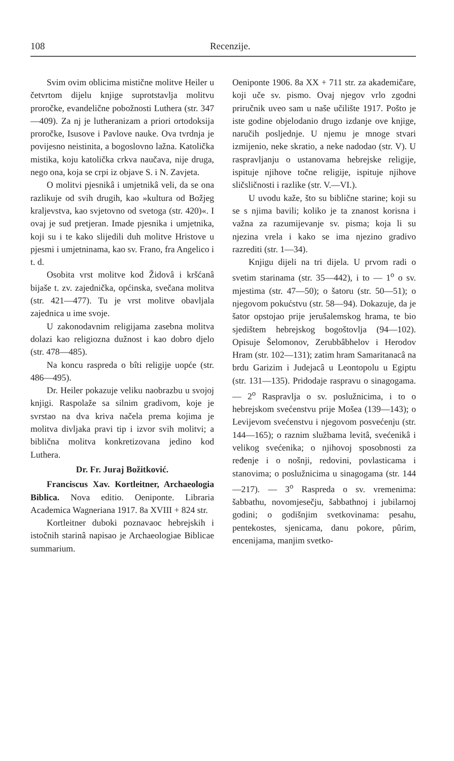108 Recenzije.
Svim ovim oblicima mistične molitve Heiler u četvrtom dijelu knjige suprotstavlja molitvu proročke, evandelične pobožnosti Luthera (str. 347—409). Za nj je lutheranizam a priori ortodoksija proročke, Isusove i Pavlove nauke. Ova tvrdnja je povijesno neistinita, a bogoslovno lažna. Katolička mistika, koju katolička crkva naučava, nije druga, nego ona, koja se crpi iz objave S. i N. Zavjeta.
O molitvi pjesnikâ i umjetnikâ veli, da se ona razlikuje od svih drugih, kao »kultura od Božjeg kraljevstva, kao svjetovno od svetoga (str. 420)«. I ovaj je sud pretjeran. Imade pjesnika i umjetnika, koji su i te kako slijedili duh molitve Hristove u pjesmi i umjetninama, kao sv. Frano, fra Angelico i t. d.
Osobita vrst molitve kod Židovâ i kršćanâ bijaše t. zv. zajednička, općinska, svečana molitva (str. 421—477). Tu je vrst molitve obavljala zajednica u ime svoje.
U zakonodavnim religijama zasebna molitva dolazi kao religiozna dužnost i kao dobro djelo (str. 478—485).
Na koncu raspreda o bîti religije uopće (str. 486—495).
Dr. Heiler pokazuje veliku naobrazbu u svojoj knjigi. Raspolaže sa silnim gradivom, koje je svrstao na dva kriva načela prema kojima je molitva divljaka pravi tip i izvor svih molitvi; a biblična molitva konkretizovana jedino kod Luthera.
Dr. Fr. Juraj Božitković.
Franciscus Xav. Kortleitner, Archaeologia Biblica. Nova editio. Oeniponte. Libraria Academica Wagneriana 1917. 8a XVIII + 824 str.
Kortleitner duboki poznavaoc hebrejskih i istočnih starinâ napisao je Archaeologiae Biblicae summarium.
Oeniponte 1906. 8a XX + 711 str. za akademičare, koji uče sv. pismo. Ovaj njegov vrlo zgodni priručnik uveo sam u naše učilište 1917. Pošto je iste godine objelodanio drugo izdanje ove knjige, naručih posljednje. U njemu je mnoge stvari izmijenio, neke skratio, a neke nadodao (str. V). U raspravljanju o ustanovama hebrejske religije, ispituje njihove točne religije, ispituje njihove sličsličnosti i razlike (str. V.—VI.).
U uvodu kaže, što su biblične starine; koji su se s njima bavili; koliko je ta znanost korisna i važna za razumijevanje sv. pisma; koja li su njezina vrela i kako se ima njezino gradivo razrediti (str. 1—34).
Knjigu dijeli na tri dijela. U prvom radi o svetim starinama (str. 35—442), i to — 1<sup>o</sup> o sv. mjestima (str. 47—50); o šatoru (str. 50—51); o njegovom pokućstvu (str. 58—94). Dokazuje, da je šator opstojao prije jerušalemskog hrama, te bio sjedištem hebrejskog bogoštovlja (94—102). Opisuje Šelomonov, Zerubbâbhelov i Herodov Hram (str. 102—131); zatim hram Samaritanacâ na brdu Garizim i Judejacâ u Leontopolu u Egiptu (str. 131—135). Pridodaje raspravu o sinagogama. — 2<sup>o</sup> Raspravlja o sv. poslužnicima, i to o hebrejskom svećenstvu prije Mošea (139—143); o Levijevom svećenstvu i njegovom posvećenju (str. 144—165); o raznim službama levitâ, svećenikâ i velikog svećenika; o njihovoj sposobnosti za ređenje i o nošnji, redovini, povlasticama i stanovima; o poslužnicima u sinagogama (str. 144—217). — 3<sup>o</sup> Raspreda o sv. vremenima: šabbathu, novomjesečju, šabbathnoj i jubilarnoj godini; o godišnjim svetkovinama: pesahu, pentekostes, sjenicama, danu pokore, pûrim, encenijama, manjim svetko-